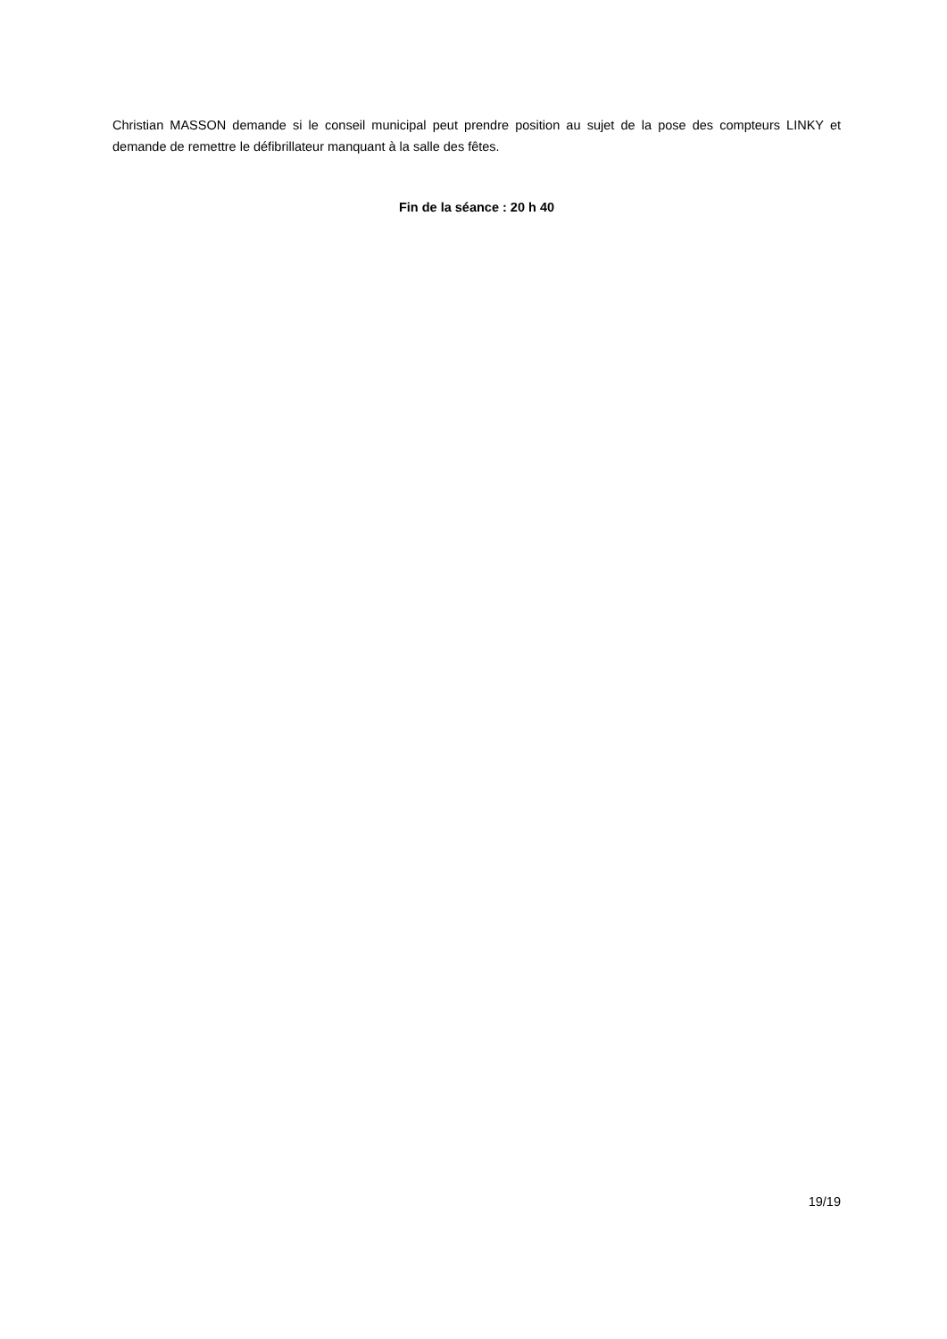Christian MASSON demande si le conseil municipal peut prendre position au sujet de la pose des compteurs LINKY et demande de remettre le défibrillateur manquant à la salle des fêtes.
Fin de la séance : 20 h 40
19/19